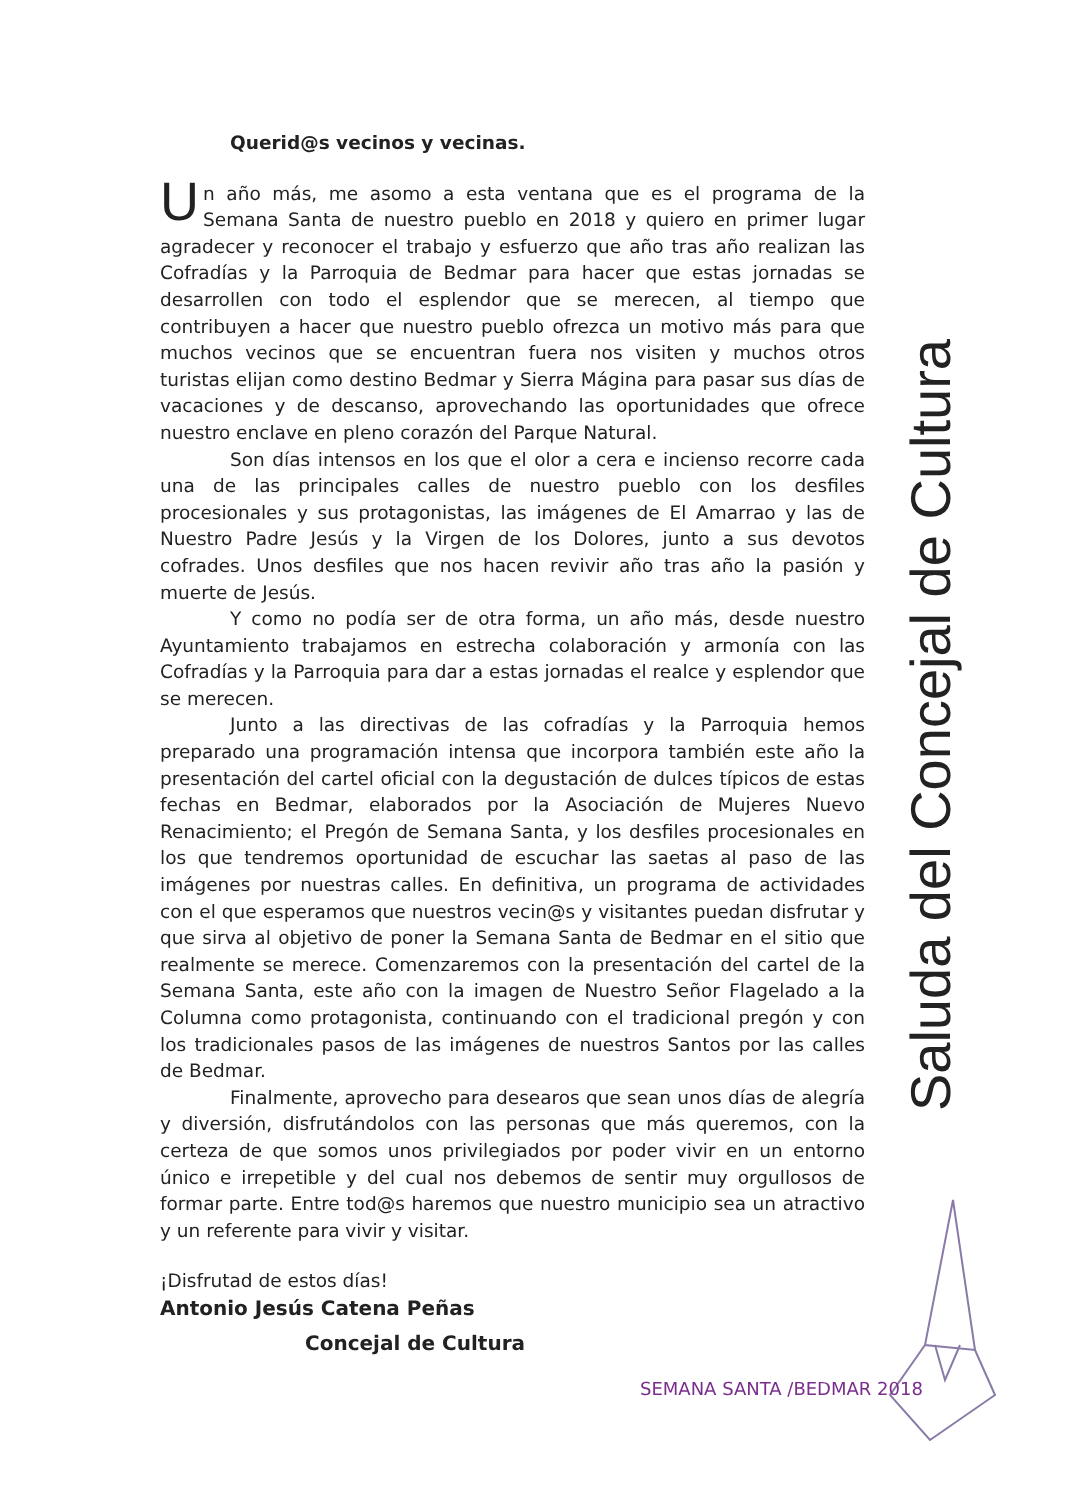Querid@s vecinos y vecinas.
Un año más, me asomo a esta ventana que es el programa de la Semana Santa de nuestro pueblo en 2018 y quiero en primer lugar agradecer y reconocer el trabajo y esfuerzo que año tras año realizan las Cofradías y la Parroquia de Bedmar para hacer que estas jornadas se desarrollen con todo el esplendor que se merecen, al tiempo que contribuyen a hacer que nuestro pueblo ofrezca un motivo más para que muchos vecinos que se encuentran fuera nos visiten y muchos otros turistas elijan como destino Bedmar y Sierra Mágina para pasar sus días de vacaciones y de descanso, aprovechando las oportunidades que ofrece nuestro enclave en pleno corazón del Parque Natural.
Son días intensos en los que el olor a cera e incienso recorre cada una de las principales calles de nuestro pueblo con los desfiles procesionales y sus protagonistas, las imágenes de El Amarrao y las de Nuestro Padre Jesús y la Virgen de los Dolores, junto a sus devotos cofrades. Unos desfiles que nos hacen revivir año tras año la pasión y muerte de Jesús.
Y como no podía ser de otra forma, un año más, desde nuestro Ayuntamiento trabajamos en estrecha colaboración y armonía con las Cofradías y la Parroquia para dar a estas jornadas el realce y esplendor que se merecen.
Junto a las directivas de las cofradías y la Parroquia hemos preparado una programación intensa que incorpora también este año la presentación del cartel oficial con la degustación de dulces típicos de estas fechas en Bedmar, elaborados por la Asociación de Mujeres Nuevo Renacimiento; el Pregón de Semana Santa, y los desfiles procesionales en los que tendremos oportunidad de escuchar las saetas al paso de las imágenes por nuestras calles. En definitiva, un programa de actividades con el que esperamos que nuestros vecin@s y visitantes puedan disfrutar y que sirva al objetivo de poner la Semana Santa de Bedmar en el sitio que realmente se merece. Comenzaremos con la presentación del cartel de la Semana Santa, este año con la imagen de Nuestro Señor Flagelado a la Columna como protagonista, continuando con el tradicional pregón y con los tradicionales pasos de las imágenes de nuestros Santos por las calles de Bedmar.
Finalmente, aprovecho para desearos que sean unos días de alegría y diversión, disfrutándolos con las personas que más queremos, con la certeza de que somos unos privilegiados por poder vivir en un entorno único e irrepetible y del cual nos debemos de sentir muy orgullosos de formar parte. Entre tod@s haremos que nuestro municipio sea un atractivo y un referente para vivir y visitar.
¡Disfrutad de estos días!
Antonio Jesús Catena Peñas
Concejal de Cultura
Saluda del Concejal de Cultura
SEMANA SANTA /BEDMAR 2018